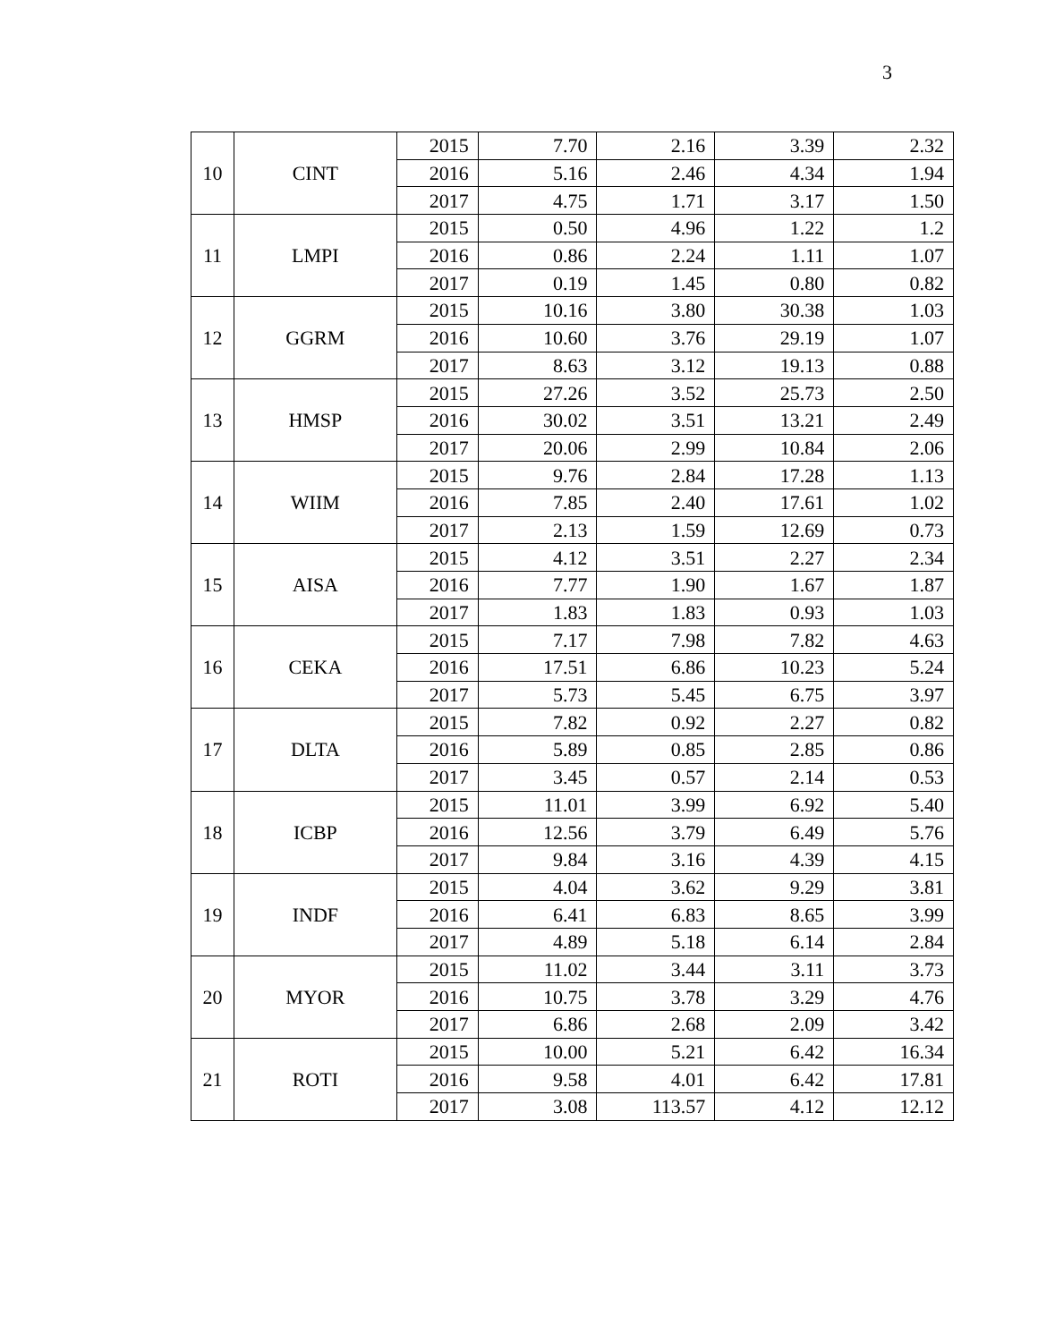3
| 10 | CINT | 2015 | 7.70 | 2.16 | 3.39 | 2.32 |
| | | 2016 | 5.16 | 2.46 | 4.34 | 1.94 |
| | | 2017 | 4.75 | 1.71 | 3.17 | 1.50 |
| 11 | LMPI | 2015 | 0.50 | 4.96 | 1.22 | 1.2 |
| | | 2016 | 0.86 | 2.24 | 1.11 | 1.07 |
| | | 2017 | 0.19 | 1.45 | 0.80 | 0.82 |
| 12 | GGRM | 2015 | 10.16 | 3.80 | 30.38 | 1.03 |
| | | 2016 | 10.60 | 3.76 | 29.19 | 1.07 |
| | | 2017 | 8.63 | 3.12 | 19.13 | 0.88 |
| 13 | HMSP | 2015 | 27.26 | 3.52 | 25.73 | 2.50 |
| | | 2016 | 30.02 | 3.51 | 13.21 | 2.49 |
| | | 2017 | 20.06 | 2.99 | 10.84 | 2.06 |
| 14 | WIIM | 2015 | 9.76 | 2.84 | 17.28 | 1.13 |
| | | 2016 | 7.85 | 2.40 | 17.61 | 1.02 |
| | | 2017 | 2.13 | 1.59 | 12.69 | 0.73 |
| 15 | AISA | 2015 | 4.12 | 3.51 | 2.27 | 2.34 |
| | | 2016 | 7.77 | 1.90 | 1.67 | 1.87 |
| | | 2017 | 1.83 | 1.83 | 0.93 | 1.03 |
| 16 | CEKA | 2015 | 7.17 | 7.98 | 7.82 | 4.63 |
| | | 2016 | 17.51 | 6.86 | 10.23 | 5.24 |
| | | 2017 | 5.73 | 5.45 | 6.75 | 3.97 |
| 17 | DLTA | 2015 | 7.82 | 0.92 | 2.27 | 0.82 |
| | | 2016 | 5.89 | 0.85 | 2.85 | 0.86 |
| | | 2017 | 3.45 | 0.57 | 2.14 | 0.53 |
| 18 | ICBP | 2015 | 11.01 | 3.99 | 6.92 | 5.40 |
| | | 2016 | 12.56 | 3.79 | 6.49 | 5.76 |
| | | 2017 | 9.84 | 3.16 | 4.39 | 4.15 |
| 19 | INDF | 2015 | 4.04 | 3.62 | 9.29 | 3.81 |
| | | 2016 | 6.41 | 6.83 | 8.65 | 3.99 |
| | | 2017 | 4.89 | 5.18 | 6.14 | 2.84 |
| 20 | MYOR | 2015 | 11.02 | 3.44 | 3.11 | 3.73 |
| | | 2016 | 10.75 | 3.78 | 3.29 | 4.76 |
| | | 2017 | 6.86 | 2.68 | 2.09 | 3.42 |
| 21 | ROTI | 2015 | 10.00 | 5.21 | 6.42 | 16.34 |
| | | 2016 | 9.58 | 4.01 | 6.42 | 17.81 |
| | | 2017 | 3.08 | 113.57 | 4.12 | 12.12 |